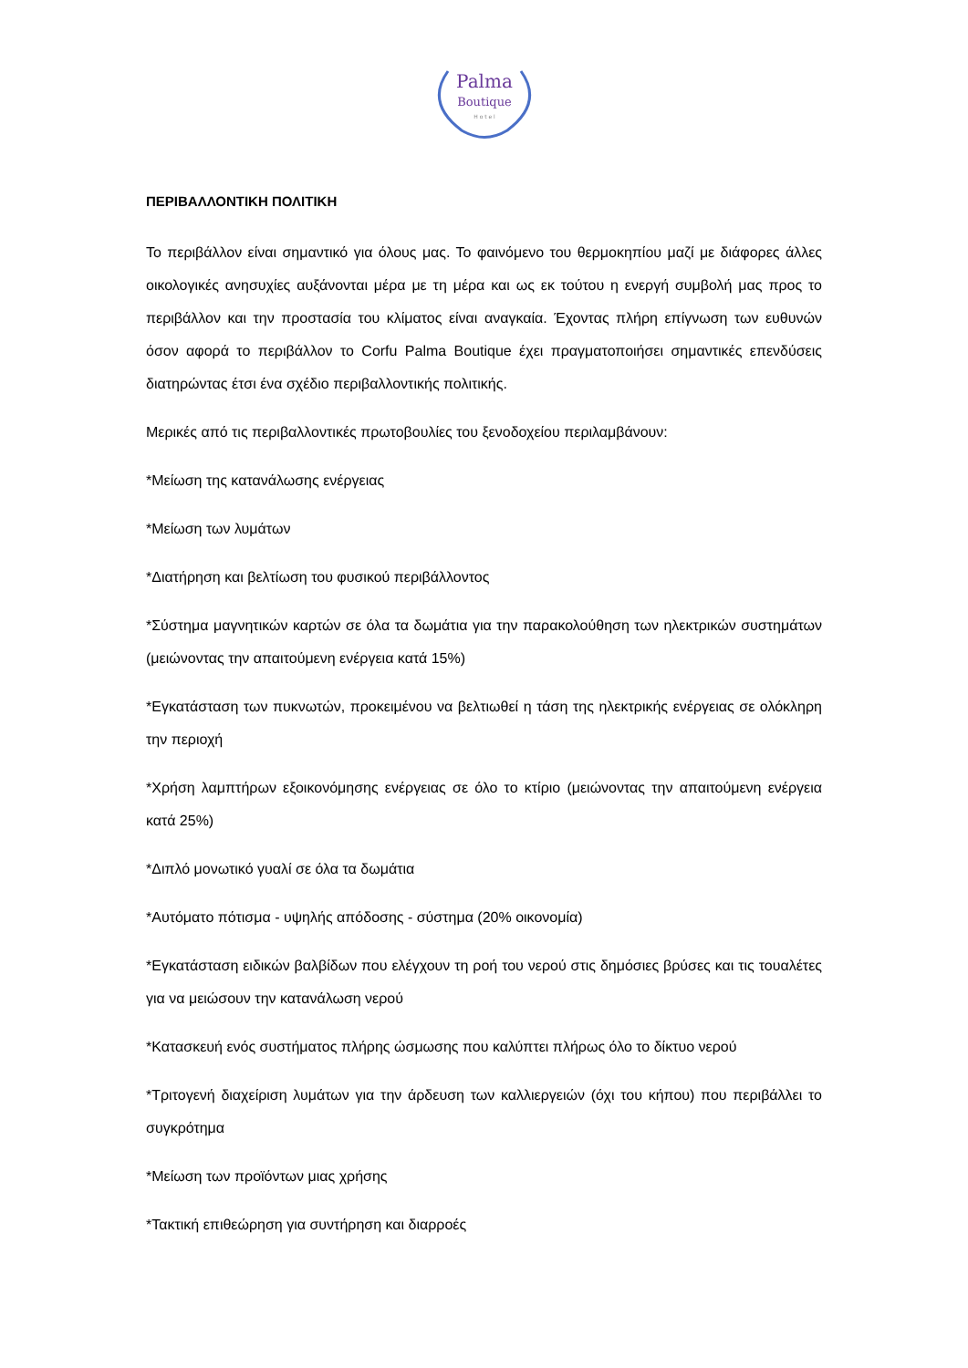Palma
Boutique
H o t e l
ΠΕΡΙΒΑΛΛΟΝΤΙΚΗ ΠΟΛΙΤΙΚΗ
Το περιβάλλον είναι σημαντικό για όλους μας. Το φαινόμενο του θερμοκηπίου μαζί με διάφορες άλλες οικολογικές ανησυχίες αυξάνονται μέρα με τη μέρα και ως εκ τούτου η ενεργή συμβολή μας προς το περιβάλλον και την προστασία του κλίματος είναι αναγκαία. Έχοντας πλήρη επίγνωση των ευθυνών όσον αφορά το περιβάλλον το Corfu Palma Boutique έχει πραγματοποιήσει σημαντικές επενδύσεις διατηρώντας έτσι ένα σχέδιο περιβαλλοντικής πολιτικής.
Μερικές από τις περιβαλλοντικές πρωτοβουλίες του ξενοδοχείου περιλαμβάνουν:
*Μείωση της κατανάλωσης ενέργειας
*Μείωση των λυμάτων
*Διατήρηση και βελτίωση του φυσικού περιβάλλοντος
*Σύστημα μαγνητικών καρτών σε όλα τα δωμάτια για την παρακολούθηση των ηλεκτρικών συστημάτων (μειώνοντας την απαιτούμενη ενέργεια κατά 15%)
*Εγκατάσταση των πυκνωτών, προκειμένου να βελτιωθεί η τάση της ηλεκτρικής ενέργειας σε ολόκληρη την περιοχή
*Χρήση λαμπτήρων εξοικονόμησης ενέργειας σε όλο το κτίριο (μειώνοντας την απαιτούμενη ενέργεια κατά 25%)
*Διπλό μονωτικό γυαλί σε όλα τα δωμάτια
*Αυτόματο πότισμα - υψηλής απόδοσης - σύστημα (20% οικονομία)
*Εγκατάσταση ειδικών βαλβίδων που ελέγχουν τη ροή του νερού στις δημόσιες βρύσες και τις τουαλέτες για να μειώσουν την κατανάλωση νερού
*Κατασκευή ενός συστήματος πλήρης ώσμωσης που καλύπτει πλήρως όλο το δίκτυο νερού
*Τριτογενή διαχείριση λυμάτων για την άρδευση των καλλιεργειών (όχι του κήπου) που περιβάλλει το συγκρότημα
*Μείωση των προϊόντων μιας χρήσης
*Τακτική επιθεώρηση για συντήρηση και διαρροές